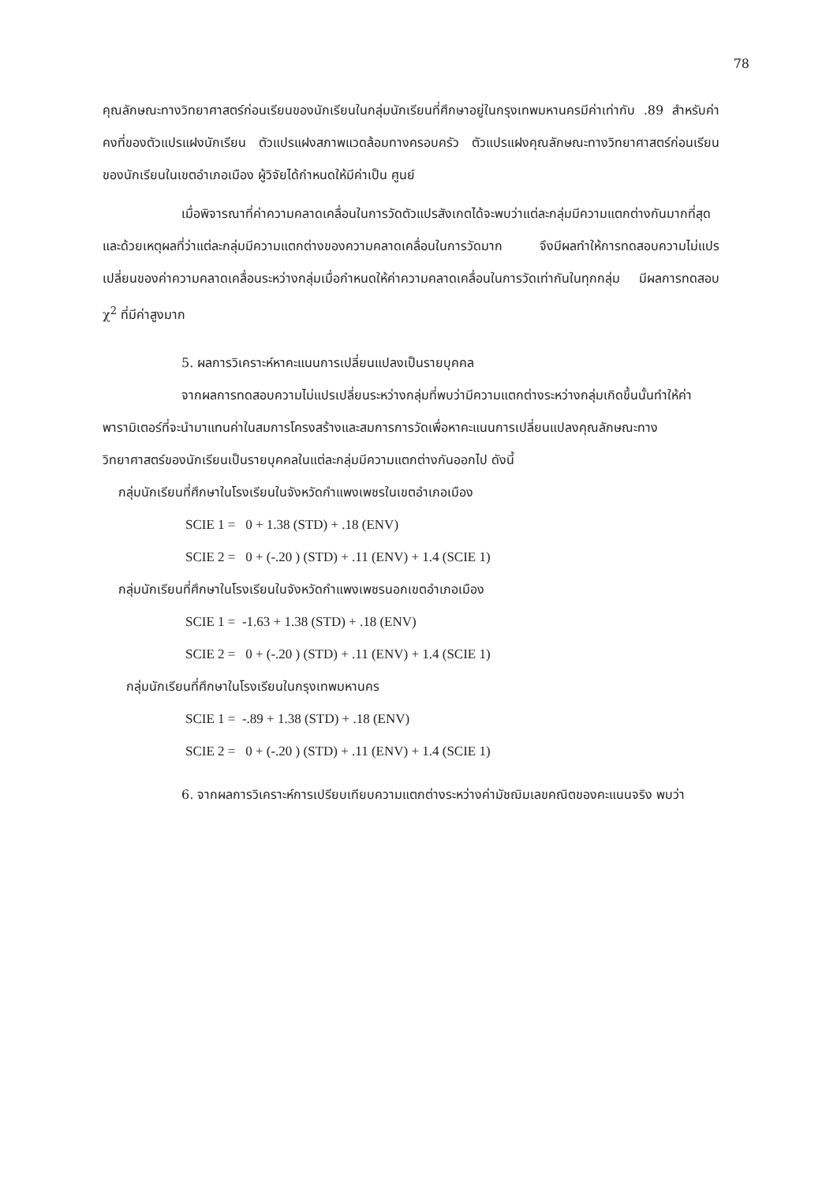78
คุณลักษณะทางวิทยาศาสตร์ก่อนเรียนของนักเรียนในกลุ่มนักเรียนที่ศึกษาอยู่ในกรุงเทพมหานครมีค่าเท่ากับ .89 สำหรับค่าคงที่ของตัวแปรแฝงนักเรียน ตัวแปรแฝงสภาพแวดล้อมทางครอบครัว ตัวแปรแฝงคุณลักษณะทางวิทยาศาสตร์ก่อนเรียนของนักเรียนในเขตอำเภอเมือง ผู้วิจัยได้กำหนดให้มีค่าเป็น ศูนย์
เมื่อพิจารณาที่ค่าความคลาดเคลื่อนในการวัดตัวแปรสังเกตได้จะพบว่าแต่ละกลุ่มมีความแตกต่างกันมากที่สุด และด้วยเหตุผลที่ว่าแต่ละกลุ่มมีความแตกต่างของความคลาดเคลื่อนในการวัดมาก จึงมีผลทำให้การทดสอบความไม่แปรเปลี่ยนของค่าความคลาดเคลื่อนระหว่างกลุ่มเมื่อกำหนดให้ค่าความคลาดเคลื่อนในการวัดเท่ากันในทุกกลุ่ม มีผลการทดสอบ χ<sup>2</sup> ที่มีค่าสูงมาก
5. ผลการวิเคราะห์หาคะแนนการเปลี่ยนแปลงเป็นรายบุคคล
จากผลการทดสอบความไม่แปรเปลี่ยนระหว่างกลุ่มที่พบว่ามีความแตกต่างระหว่างกลุ่มเกิดขึ้นนั้นทำให้ค่าพารามิเตอร์ที่จะนำมาแทนค่าในสมการโครงสร้างและสมการการวัดเพื่อหาคะแนนการเปลี่ยนแปลงคุณลักษณะทางวิทยาศาสตร์ของนักเรียนเป็นรายบุคคลในแต่ละกลุ่มมีความแตกต่างกันออกไป ดังนี้
กลุ่มนักเรียนที่ศึกษาในโรงเรียนในจังหวัดกำแพงเพชรในเขตอำเภอเมือง
SCIE 1 = 0 + 1.38 (STD) + .18 (ENV)
SCIE 2 = 0 + (-.20 ) (STD) + .11 (ENV) + 1.4 (SCIE 1)
กลุ่มนักเรียนที่ศึกษาในโรงเรียนในจังหวัดกำแพงเพชรนอกเขตอำเภอเมือง
SCIE 1 = -1.63 + 1.38 (STD) + .18 (ENV)
SCIE 2 = 0 + (-.20 ) (STD) + .11 (ENV) + 1.4 (SCIE 1)
กลุ่มนักเรียนที่ศึกษาในโรงเรียนในกรุงเทพมหานคร
SCIE 1 = -.89 + 1.38 (STD) + .18 (ENV)
SCIE 2 = 0 + (-.20 ) (STD) + .11 (ENV) + 1.4 (SCIE 1)
6. จากผลการวิเคราะห์การเปรียบเทียบความแตกต่างระหว่างค่ามัชฌิมเลขคณิตของคะแนนจริง พบว่า